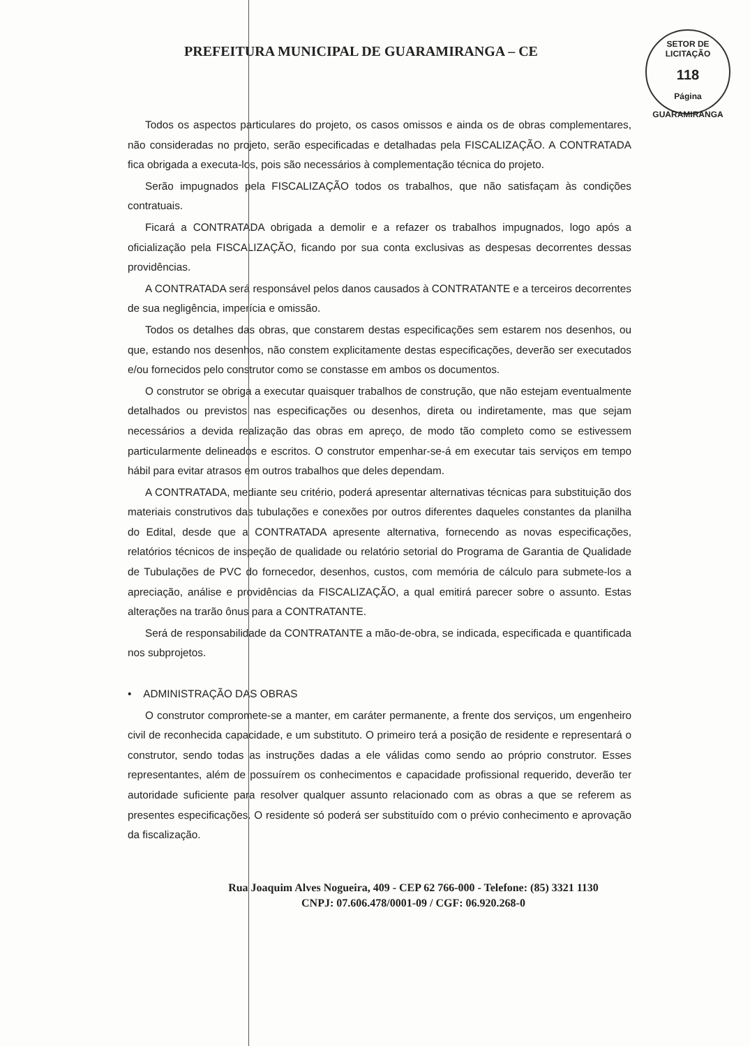SETOR DE LICITAÇÃO
118
Página
GUARAMIRANGA
PREFEITURA MUNICIPAL DE GUARAMIRANGA – CE
Todos os aspectos particulares do projeto, os casos omissos e ainda os de obras complementares, não consideradas no projeto, serão especificadas e detalhadas pela FISCALIZAÇÃO. A CONTRATADA fica obrigada a executa-los, pois são necessários à complementação técnica do projeto.
Serão impugnados pela FISCALIZAÇÃO todos os trabalhos, que não satisfaçam às condições contratuais.
Ficará a CONTRATADA obrigada a demolir e a refazer os trabalhos impugnados, logo após a oficialização pela FISCALIZAÇÃO, ficando por sua conta exclusivas as despesas decorrentes dessas providências.
A CONTRATADA será responsável pelos danos causados à CONTRATANTE e a terceiros decorrentes de sua negligência, imperícia e omissão.
Todos os detalhes das obras, que constarem destas especificações sem estarem nos desenhos, ou que, estando nos desenhos, não constem explicitamente destas especificações, deverão ser executados e/ou fornecidos pelo construtor como se constasse em ambos os documentos.
O construtor se obriga a executar quaisquer trabalhos de construção, que não estejam eventualmente detalhados ou previstos nas especificações ou desenhos, direta ou indiretamente, mas que sejam necessários a devida realização das obras em apreço, de modo tão completo como se estivessem particularmente delineados e escritos. O construtor empenhar-se-á em executar tais serviços em tempo hábil para evitar atrasos em outros trabalhos que deles dependam.
A CONTRATADA, mediante seu critério, poderá apresentar alternativas técnicas para substituição dos materiais construtivos das tubulações e conexões por outros diferentes daqueles constantes da planilha do Edital, desde que a CONTRATADA apresente alternativa, fornecendo as novas especificações, relatórios técnicos de inspeção de qualidade ou relatório setorial do Programa de Garantia de Qualidade de Tubulações de PVC do fornecedor, desenhos, custos, com memória de cálculo para submete-los a apreciação, análise e providências da FISCALIZAÇÃO, a qual emitirá parecer sobre o assunto. Estas alterações na trarão ônus para a CONTRATANTE.
Será de responsabilidade da CONTRATANTE a mão-de-obra, se indicada, especificada e quantificada nos subprojetos.
• ADMINISTRAÇÃO DAS OBRAS
O construtor compromete-se a manter, em caráter permanente, a frente dos serviços, um engenheiro civil de reconhecida capacidade, e um substituto. O primeiro terá a posição de residente e representará o construtor, sendo todas as instruções dadas a ele válidas como sendo ao próprio construtor. Esses representantes, além de possuírem os conhecimentos e capacidade profissional requerido, deverão ter autoridade suficiente para resolver qualquer assunto relacionado com as obras a que se referem as presentes especificações. O residente só poderá ser substituído com o prévio conhecimento e aprovação da fiscalização.
Rua Joaquim Alves Nogueira, 409 - CEP 62 766-000 - Telefone: (85) 3321 1130
CNPJ: 07.606.478/0001-09 / CGF: 06.920.268-0